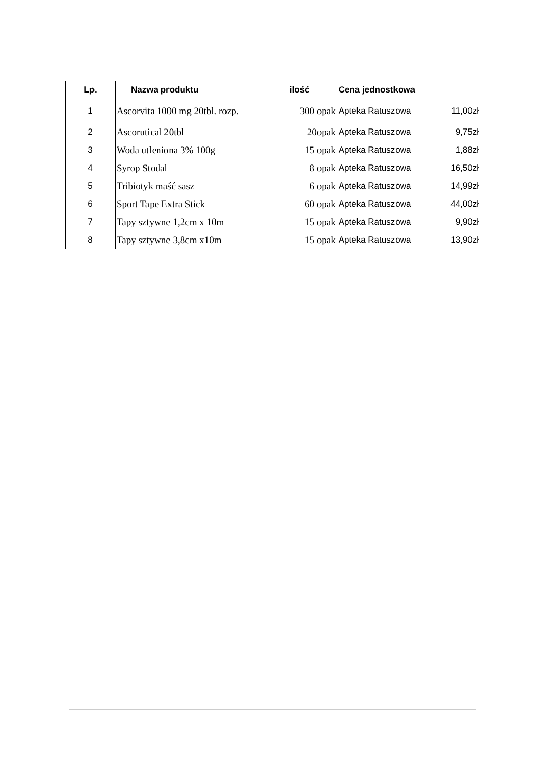| Lp. | Nazwa produktu | ilość | Cena jednostkowa | |
| --- | --- | --- | --- | --- |
| 1 | Ascorvita 1000 mg 20tbl. rozp. | 300 opak | Apteka Ratuszowa | 11,00zł |
| 2 | Ascorutical 20tbl | 20opak | Apteka Ratuszowa | 9,75zł |
| 3 | Woda utleniona 3% 100g | 15 opak | Apteka Ratuszowa | 1,88zł |
| 4 | Syrop Stodal | 8 opak | Apteka Ratuszowa | 16,50zł |
| 5 | Tribiotyk maść sasz | 6 opak | Apteka Ratuszowa | 14,99zł |
| 6 | Sport Tape Extra Stick | 60 opak | Apteka Ratuszowa | 44,00zł |
| 7 | Tapy sztywne 1,2cm x 10m | 15 opak | Apteka Ratuszowa | 9,90zł |
| 8 | Tapy sztywne 3,8cm x10m | 15 opak | Apteka Ratuszowa | 13,90zł |